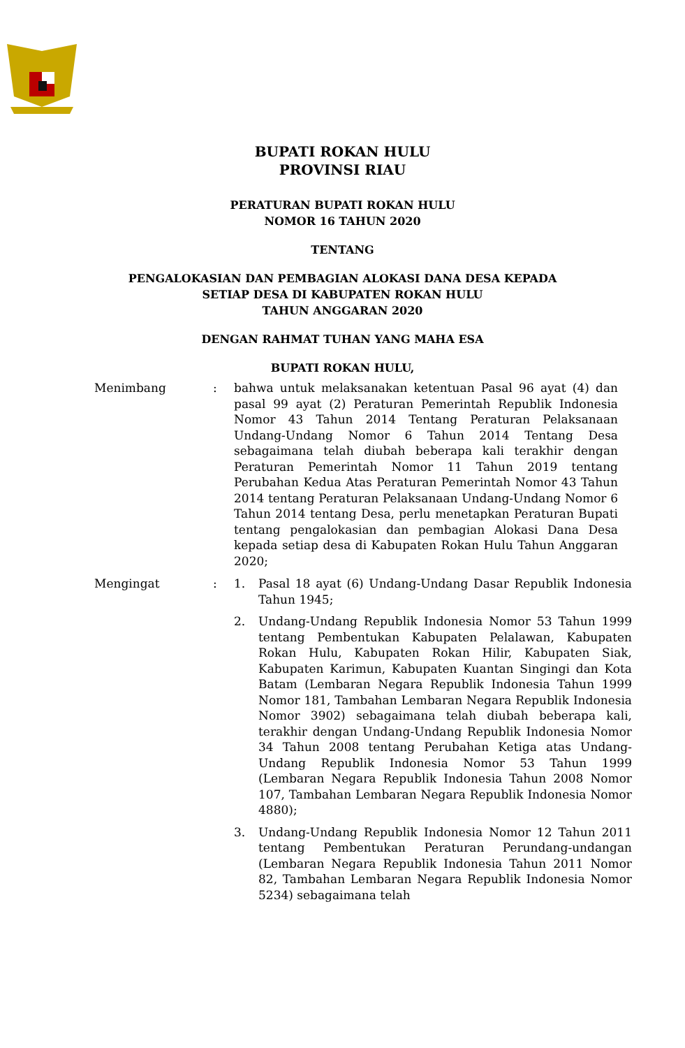BUPATI ROKAN HULU
PROVINSI RIAU
PERATURAN BUPATI ROKAN HULU
NOMOR 16 TAHUN 2020
TENTANG
PENGALOKASIAN DAN PEMBAGIAN ALOKASI DANA DESA KEPADA
SETIAP DESA DI KABUPATEN ROKAN HULU
TAHUN ANGGARAN 2020
DENGAN RAHMAT TUHAN YANG MAHA ESA
BUPATI ROKAN HULU,
Menimbang : bahwa untuk melaksanakan ketentuan Pasal 96 ayat (4) dan pasal 99 ayat (2) Peraturan Pemerintah Republik Indonesia Nomor 43 Tahun 2014 Tentang Peraturan Pelaksanaan Undang-Undang Nomor 6 Tahun 2014 Tentang Desa sebagaimana telah diubah beberapa kali terakhir dengan Peraturan Pemerintah Nomor 11 Tahun 2019 tentang Perubahan Kedua Atas Peraturan Pemerintah Nomor 43 Tahun 2014 tentang Peraturan Pelaksanaan Undang-Undang Nomor 6 Tahun 2014 tentang Desa, perlu menetapkan Peraturan Bupati tentang pengalokasian dan pembagian Alokasi Dana Desa kepada setiap desa di Kabupaten Rokan Hulu Tahun Anggaran 2020;
Mengingat : 1. Pasal 18 ayat (6) Undang-Undang Dasar Republik Indonesia Tahun 1945;
2. Undang-Undang Republik Indonesia Nomor 53 Tahun 1999 tentang Pembentukan Kabupaten Pelalawan, Kabupaten Rokan Hulu, Kabupaten Rokan Hilir, Kabupaten Siak, Kabupaten Karimun, Kabupaten Kuantan Singingi dan Kota Batam (Lembaran Negara Republik Indonesia Tahun 1999 Nomor 181, Tambahan Lembaran Negara Republik Indonesia Nomor 3902) sebagaimana telah diubah beberapa kali, terakhir dengan Undang-Undang Republik Indonesia Nomor 34 Tahun 2008 tentang Perubahan Ketiga atas Undang-Undang Republik Indonesia Nomor 53 Tahun 1999 (Lembaran Negara Republik Indonesia Tahun 2008 Nomor 107, Tambahan Lembaran Negara Republik Indonesia Nomor 4880);
3. Undang-Undang Republik Indonesia Nomor 12 Tahun 2011 tentang Pembentukan Peraturan Perundang-undangan (Lembaran Negara Republik Indonesia Tahun 2011 Nomor 82, Tambahan Lembaran Negara Republik Indonesia Nomor 5234) sebagaimana telah